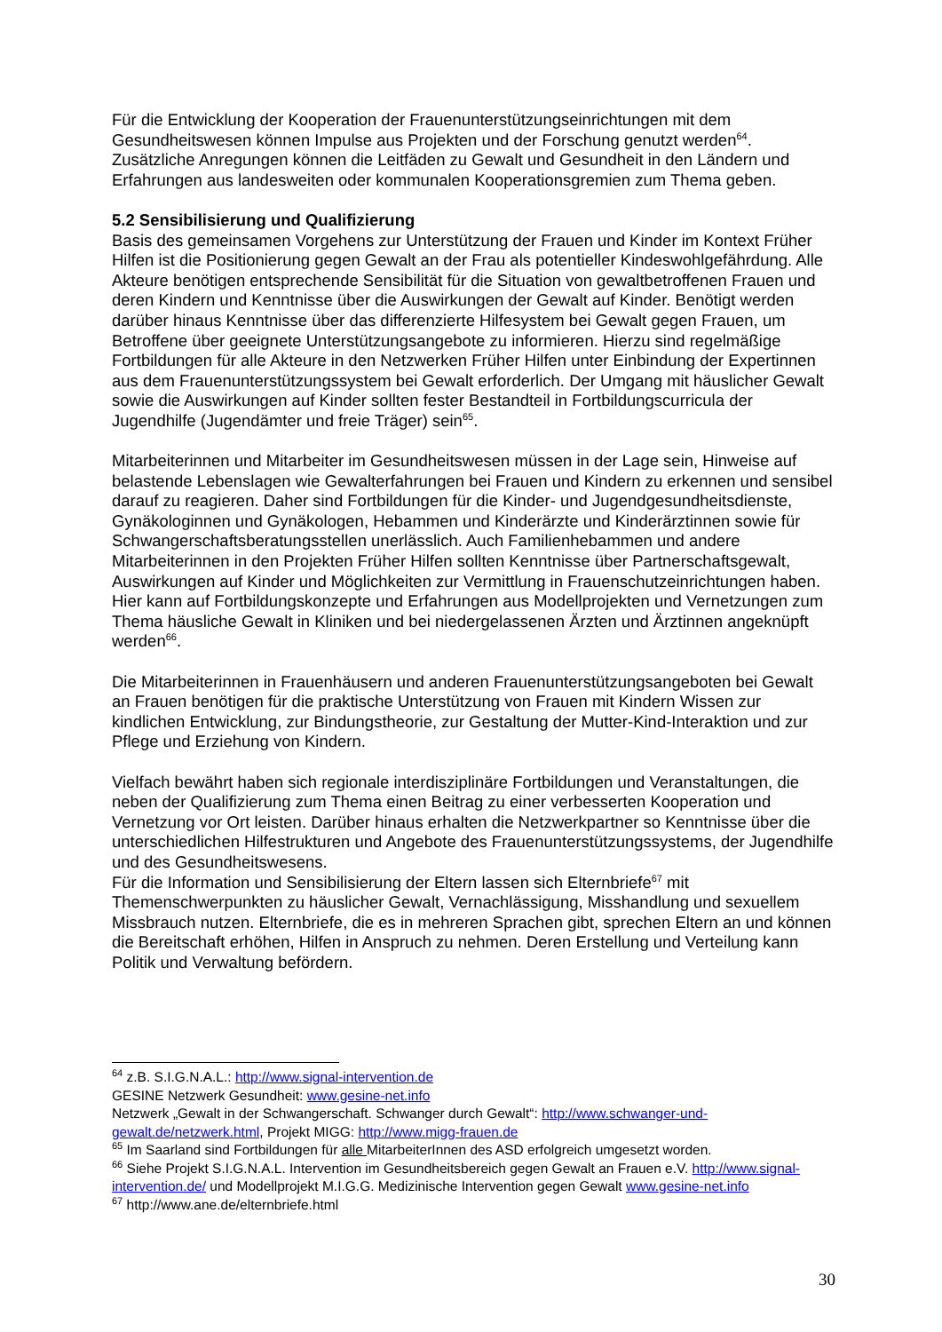Für die Entwicklung der Kooperation der Frauenunterstützungseinrichtungen mit dem Gesundheitswesen können Impulse aus Projekten und der Forschung genutzt werden<sup>64</sup>. Zusätzliche Anregungen können die Leitfäden zu Gewalt und Gesundheit in den Ländern und Erfahrungen aus landesweiten oder kommunalen Kooperationsgremien zum Thema geben.
5.2 Sensibilisierung und Qualifizierung
Basis des gemeinsamen Vorgehens zur Unterstützung der Frauen und Kinder im Kontext Früher Hilfen ist die Positionierung gegen Gewalt an der Frau als potentieller Kindeswohlgefährdung. Alle Akteure benötigen entsprechende Sensibilität für die Situation von gewaltbetroffenen Frauen und deren Kindern und Kenntnisse über die Auswirkungen der Gewalt auf Kinder. Benötigt werden darüber hinaus Kenntnisse über das differenzierte Hilfesystem bei Gewalt gegen Frauen, um Betroffene über geeignete Unterstützungsangebote zu informieren. Hierzu sind regelmäßige Fortbildungen für alle Akteure in den Netzwerken Früher Hilfen unter Einbindung der Expertinnen aus dem Frauenunterstützungssystem bei Gewalt erforderlich. Der Umgang mit häuslicher Gewalt sowie die Auswirkungen auf Kinder sollten fester Bestandteil in Fortbildungscurricula der Jugendhilfe (Jugendämter und freie Träger) sein<sup>65</sup>.
Mitarbeiterinnen und Mitarbeiter im Gesundheitswesen müssen in der Lage sein, Hinweise auf belastende Lebenslagen wie Gewalterfahrungen bei Frauen und Kindern zu erkennen und sensibel darauf zu reagieren. Daher sind Fortbildungen für die Kinder- und Jugendgesundheitsdienste, Gynäkologinnen und Gynäkologen, Hebammen und Kinderärzte und Kinderärztinnen sowie für Schwangerschaftsberatungsstellen unerlässlich. Auch Familienhebammen und andere Mitarbeiterinnen in den Projekten Früher Hilfen sollten Kenntnisse über Partnerschaftsgewalt, Auswirkungen auf Kinder und Möglichkeiten zur Vermittlung in Frauenschutzeinrichtungen haben. Hier kann auf Fortbildungskonzepte und Erfahrungen aus Modellprojekten und Vernetzungen zum Thema häusliche Gewalt in Kliniken und bei niedergelassenen Ärzten und Ärztinnen angeknüpft werden<sup>66</sup>.
Die Mitarbeiterinnen in Frauenhäusern und anderen Frauenunterstützungsangeboten bei Gewalt an Frauen benötigen für die praktische Unterstützung von Frauen mit Kindern Wissen zur kindlichen Entwicklung, zur Bindungstheorie, zur Gestaltung der Mutter-Kind-Interaktion und zur Pflege und Erziehung von Kindern.
Vielfach bewährt haben sich regionale interdisziplinäre Fortbildungen und Veranstaltungen, die neben der Qualifizierung zum Thema einen Beitrag zu einer verbesserten Kooperation und Vernetzung vor Ort leisten. Darüber hinaus erhalten die Netzwerkpartner so Kenntnisse über die unterschiedlichen Hilfestrukturen und Angebote des Frauenunterstützungssystems, der Jugendhilfe und des Gesundheitswesens.
Für die Information und Sensibilisierung der Eltern lassen sich Elternbriefe<sup>67</sup> mit Themenschwerpunkten zu häuslicher Gewalt, Vernachlässigung, Misshandlung und sexuellem Missbrauch nutzen. Elternbriefe, die es in mehreren Sprachen gibt, sprechen Eltern an und können die Bereitschaft erhöhen, Hilfen in Anspruch zu nehmen. Deren Erstellung und Verteilung kann Politik und Verwaltung befördern.
<sup>64</sup> z.B. S.I.G.N.A.L.: http://www.signal-intervention.de
GESINE Netzwerk Gesundheit: www.gesine-net.info
Netzwerk „Gewalt in der Schwangerschaft. Schwanger durch Gewalt“: http://www.schwanger-und-gewalt.de/netzwerk.html, Projekt MIGG: http://www.migg-frauen.de
<sup>65</sup> Im Saarland sind Fortbildungen für alle MitarbeiterInnen des ASD erfolgreich umgesetzt worden.
<sup>66</sup> Siehe Projekt S.I.G.N.A.L. Intervention im Gesundheitsbereich gegen Gewalt an Frauen e.V. http://www.signal-intervention.de/ und Modellprojekt M.I.G.G. Medizinische Intervention gegen Gewalt www.gesine-net.info
<sup>67</sup> http://www.ane.de/elternbriefe.html
30